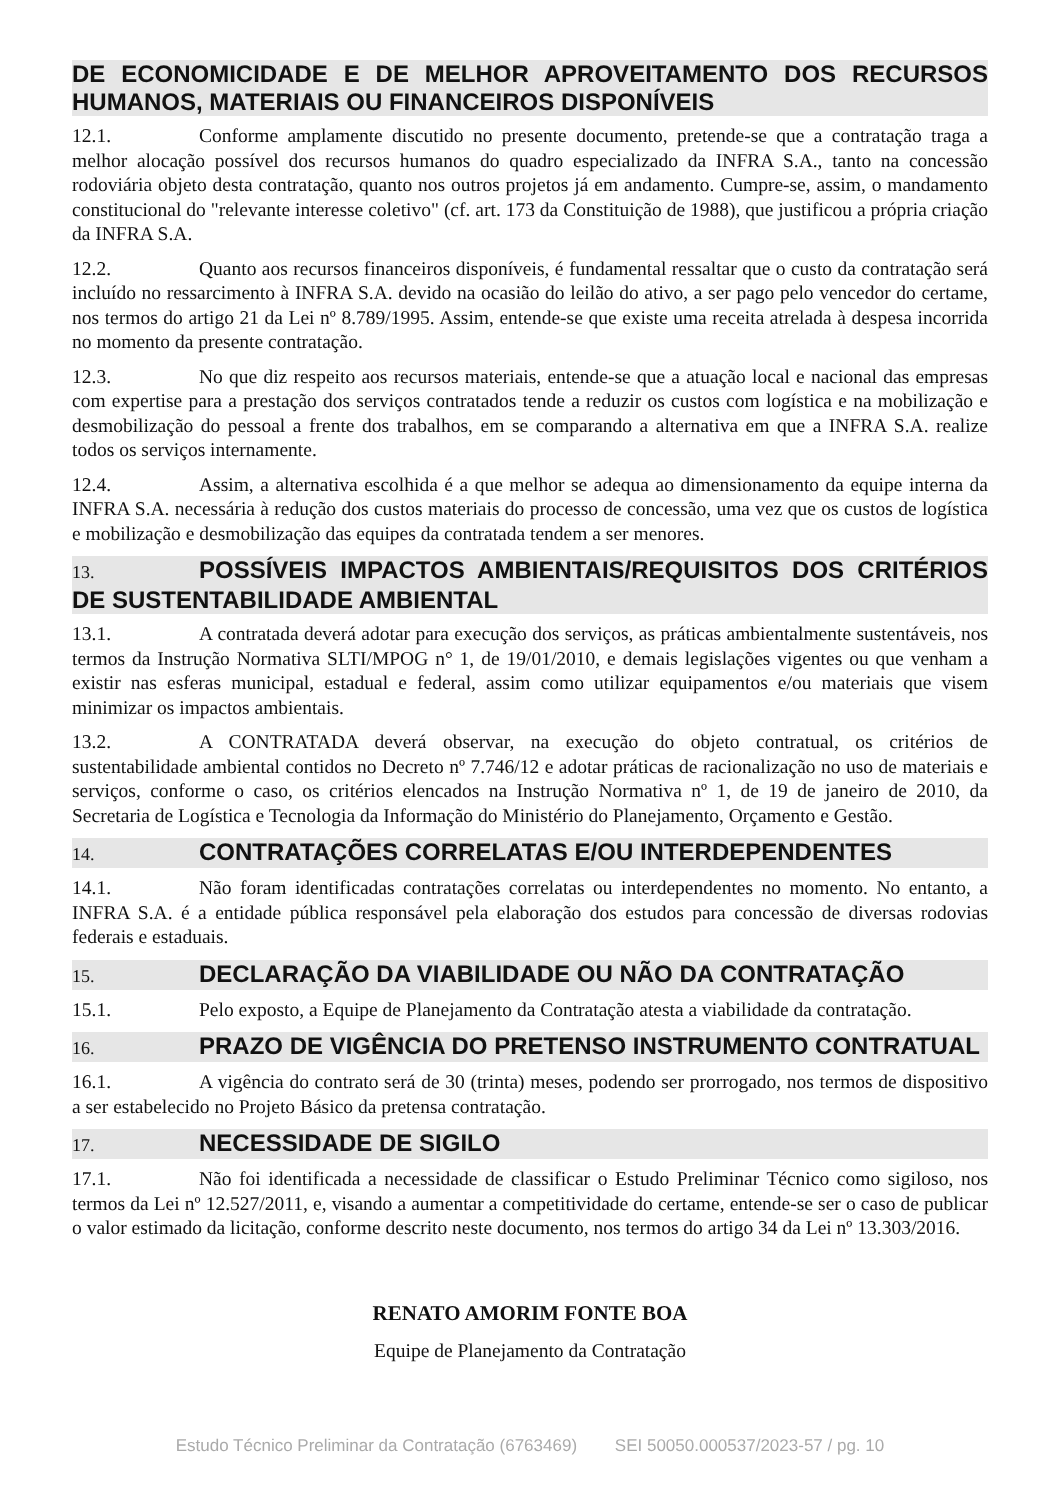DE ECONOMICIDADE E DE MELHOR APROVEITAMENTO DOS RECURSOS HUMANOS, MATERIAIS OU FINANCEIROS DISPONÍVEIS
12.1. Conforme amplamente discutido no presente documento, pretende-se que a contratação traga a melhor alocação possível dos recursos humanos do quadro especializado da INFRA S.A., tanto na concessão rodoviária objeto desta contratação, quanto nos outros projetos já em andamento. Cumpre-se, assim, o mandamento constitucional do "relevante interesse coletivo" (cf. art. 173 da Constituição de 1988), que justificou a própria criação da INFRA S.A.
12.2. Quanto aos recursos financeiros disponíveis, é fundamental ressaltar que o custo da contratação será incluído no ressarcimento à INFRA S.A. devido na ocasião do leilão do ativo, a ser pago pelo vencedor do certame, nos termos do artigo 21 da Lei nº 8.789/1995. Assim, entende-se que existe uma receita atrelada à despesa incorrida no momento da presente contratação.
12.3. No que diz respeito aos recursos materiais, entende-se que a atuação local e nacional das empresas com expertise para a prestação dos serviços contratados tende a reduzir os custos com logística e na mobilização e desmobilização do pessoal a frente dos trabalhos, em se comparando a alternativa em que a INFRA S.A. realize todos os serviços internamente.
12.4. Assim, a alternativa escolhida é a que melhor se adequa ao dimensionamento da equipe interna da INFRA S.A. necessária à redução dos custos materiais do processo de concessão, uma vez que os custos de logística e mobilização e desmobilização das equipes da contratada tendem a ser menores.
13. POSSÍVEIS IMPACTOS AMBIENTAIS/REQUISITOS DOS CRITÉRIOS DE SUSTENTABILIDADE AMBIENTAL
13.1. A contratada deverá adotar para execução dos serviços, as práticas ambientalmente sustentáveis, nos termos da Instrução Normativa SLTI/MPOG n° 1, de 19/01/2010, e demais legislações vigentes ou que venham a existir nas esferas municipal, estadual e federal, assim como utilizar equipamentos e/ou materiais que visem minimizar os impactos ambientais.
13.2. A CONTRATADA deverá observar, na execução do objeto contratual, os critérios de sustentabilidade ambiental contidos no Decreto nº 7.746/12 e adotar práticas de racionalização no uso de materiais e serviços, conforme o caso, os critérios elencados na Instrução Normativa nº 1, de 19 de janeiro de 2010, da Secretaria de Logística e Tecnologia da Informação do Ministério do Planejamento, Orçamento e Gestão.
14. CONTRATAÇÕES CORRELATAS E/OU INTERDEPENDENTES
14.1. Não foram identificadas contratações correlatas ou interdependentes no momento. No entanto, a INFRA S.A. é a entidade pública responsável pela elaboração dos estudos para concessão de diversas rodovias federais e estaduais.
15. DECLARAÇÃO DA VIABILIDADE OU NÃO DA CONTRATAÇÃO
15.1. Pelo exposto, a Equipe de Planejamento da Contratação atesta a viabilidade da contratação.
16. PRAZO DE VIGÊNCIA DO PRETENSO INSTRUMENTO CONTRATUAL
16.1. A vigência do contrato será de 30 (trinta) meses, podendo ser prorrogado, nos termos de dispositivo a ser estabelecido no Projeto Básico da pretensa contratação.
17. NECESSIDADE DE SIGILO
17.1. Não foi identificada a necessidade de classificar o Estudo Preliminar Técnico como sigiloso, nos termos da Lei nº 12.527/2011, e, visando a aumentar a competitividade do certame, entende-se ser o caso de publicar o valor estimado da licitação, conforme descrito neste documento, nos termos do artigo 34 da Lei nº 13.303/2016.
RENATO AMORIM FONTE BOA
Equipe de Planejamento da Contratação
Estudo Técnico Preliminar da Contratação (6763469) SEI 50050.000537/2023-57 / pg. 10